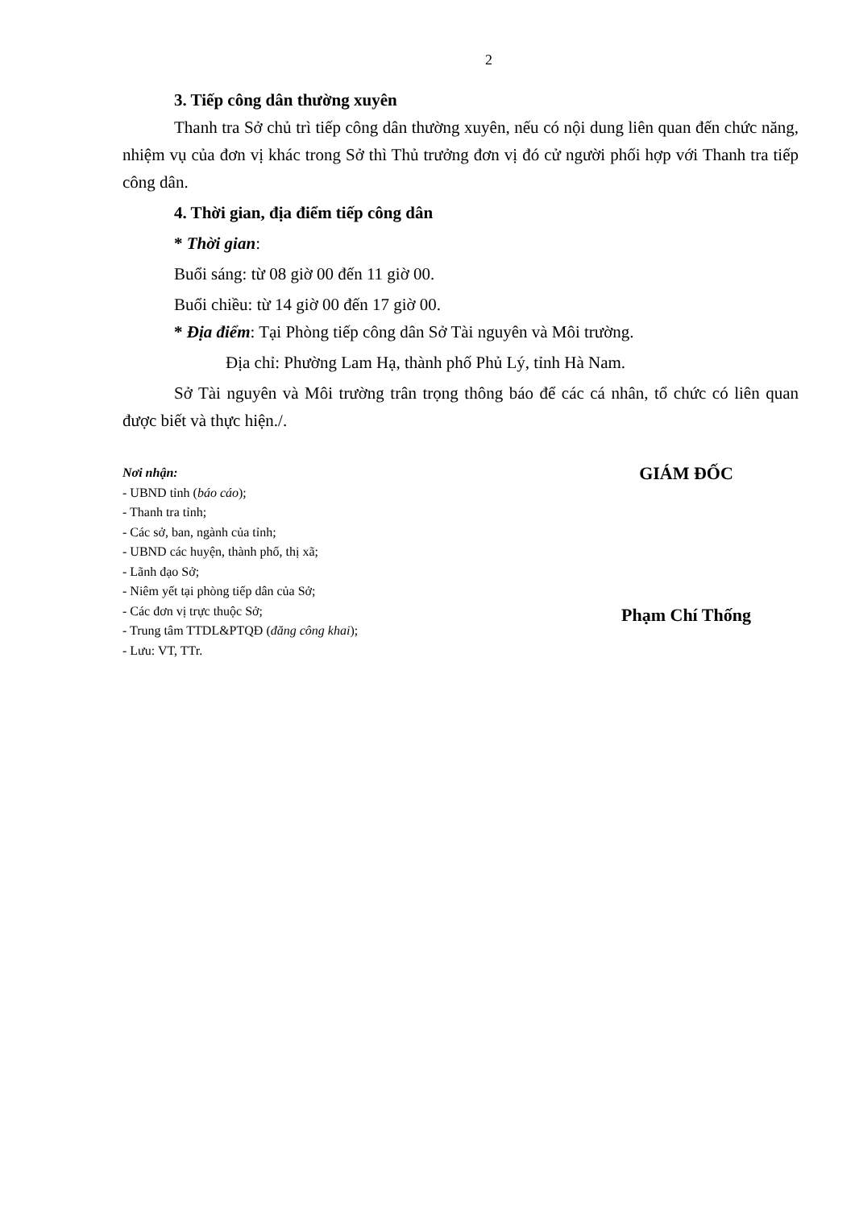2
3. Tiếp công dân thường xuyên
Thanh tra Sở chủ trì tiếp công dân thường xuyên, nếu có nội dung liên quan đến chức năng, nhiệm vụ của đơn vị khác trong Sở thì Thủ trưởng đơn vị đó cử người phối hợp với Thanh tra tiếp công dân.
4. Thời gian, địa điểm tiếp công dân
* Thời gian:
Buổi sáng: từ 08 giờ 00 đến 11 giờ 00.
Buổi chiều: từ 14 giờ 00 đến 17 giờ 00.
* Địa điểm: Tại Phòng tiếp công dân Sở Tài nguyên và Môi trường.
Địa chỉ: Phường Lam Hạ, thành phố Phủ Lý, tỉnh Hà Nam.
Sở Tài nguyên và Môi trường trân trọng thông báo để các cá nhân, tổ chức có liên quan được biết và thực hiện./.
Nơi nhận:
- UBND tỉnh (báo cáo);
- Thanh tra tỉnh;
- Các sở, ban, ngành của tỉnh;
- UBND các huyện, thành phố, thị xã;
- Lãnh đạo Sở;
- Niêm yết tại phòng tiếp dân của Sở;
- Các đơn vị trực thuộc Sở;
- Trung tâm TTDL&PTQĐ (đăng công khai);
- Lưu: VT, TTr.
GIÁM ĐỐC
Phạm Chí Thống